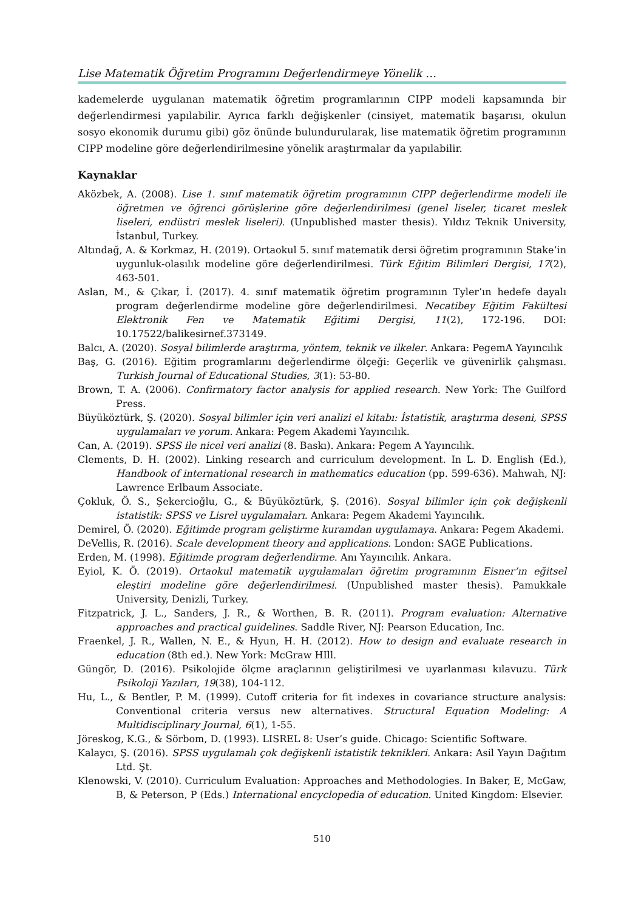Lise Matematik Öğretim Programını Değerlendirmeye Yönelik …
kademelerde uygulanan matematik öğretim programlarının CIPP modeli kapsamında bir değerlendirmesi yapılabilir. Ayrıca farklı değişkenler (cinsiyet, matematik başarısı, okulun sosyo ekonomik durumu gibi) göz önünde bulundurularak, lise matematik öğretim programının CIPP modeline göre değerlendirilmesine yönelik araştırmalar da yapılabilir.
Kaynaklar
Aközbek, A. (2008). Lise 1. sınıf matematik öğretim programının CIPP değerlendirme modeli ile öğretmen ve öğrenci görüşlerine göre değerlendirilmesi (genel liseler, ticaret meslek liseleri, endüstri meslek liseleri). (Unpublished master thesis). Yıldız Teknik University, İstanbul, Turkey.
Altındağ, A. & Korkmaz, H. (2019). Ortaokul 5. sınıf matematik dersi öğretim programının Stake’in uygunluk-olasılık modeline göre değerlendirilmesi. Türk Eğitim Bilimleri Dergisi, 17(2), 463-501.
Aslan, M., & Çıkar, İ. (2017). 4. sınıf matematik öğretim programının Tyler’ın hedefe dayalı program değerlendirme modeline göre değerlendirilmesi. Necatibey Eğitim Fakültesi Elektronik Fen ve Matematik Eğitimi Dergisi, 11(2), 172-196. DOI: 10.17522/balikesirnef.373149.
Balcı, A. (2020). Sosyal bilimlerde araştırma, yöntem, teknik ve ilkeler. Ankara: PegemA Yayıncılık
Baş, G. (2016). Eğitim programlarını değerlendirme ölçeği: Geçerlik ve güvenirlik çalışması. Turkish Journal of Educational Studies, 3(1): 53-80.
Brown, T. A. (2006). Confirmatory factor analysis for applied research. New York: The Guilford Press.
Büyüköztürk, Ş. (2020). Sosyal bilimler için veri analizi el kitabı: İstatistik, araştırma deseni, SPSS uygulamaları ve yorum. Ankara: Pegem Akademi Yayıncılık.
Can, A. (2019). SPSS ile nicel veri analizi (8. Baskı). Ankara: Pegem A Yayıncılık.
Clements, D. H. (2002). Linking research and curriculum development. In L. D. English (Ed.), Handbook of international research in mathematics education (pp. 599-636). Mahwah, NJ: Lawrence Erlbaum Associate.
Çokluk, Ö. S., Şekercioğlu, G., & Büyüköztürk, Ş. (2016). Sosyal bilimler için çok değişkenli istatistik: SPSS ve Lisrel uygulamaları. Ankara: Pegem Akademi Yayıncılık.
Demirel, Ö. (2020). Eğitimde program geliştirme kuramdan uygulamaya. Ankara: Pegem Akademi.
DeVellis, R. (2016). Scale development theory and applications. London: SAGE Publications.
Erden, M. (1998). Eğitimde program değerlendirme. Anı Yayıncılık. Ankara.
Eyiol, K. Ö. (2019). Ortaokul matematik uygulamaları öğretim programının Eisner’ın eğitsel eleştiri modeline göre değerlendirilmesi. (Unpublished master thesis). Pamukkale University, Denizli, Turkey.
Fitzpatrick, J. L., Sanders, J. R., & Worthen, B. R. (2011). Program evaluation: Alternative approaches and practical guidelines. Saddle River, NJ: Pearson Education, Inc.
Fraenkel, J. R., Wallen, N. E., & Hyun, H. H. (2012). How to design and evaluate research in education (8th ed.). New York: McGraw HIll.
Güngör, D. (2016). Psikolojide ölçme araçlarının geliştirilmesi ve uyarlanması kılavuzu. Türk Psikoloji Yazıları, 19(38), 104-112.
Hu, L., & Bentler, P. M. (1999). Cutoff criteria for fit indexes in covariance structure analysis: Conventional criteria versus new alternatives. Structural Equation Modeling: A Multidisciplinary Journal, 6(1), 1-55.
Jöreskog, K.G., & Sörbom, D. (1993). LISREL 8: User’s guide. Chicago: Scientific Software.
Kalaycı, Ş. (2016). SPSS uygulamalı çok değişkenli istatistik teknikleri. Ankara: Asil Yayın Dağıtım Ltd. Şt.
Klenowski, V. (2010). Curriculum Evaluation: Approaches and Methodologies. In Baker, E, McGaw, B, & Peterson, P (Eds.) International encyclopedia of education. United Kingdom: Elsevier.
510